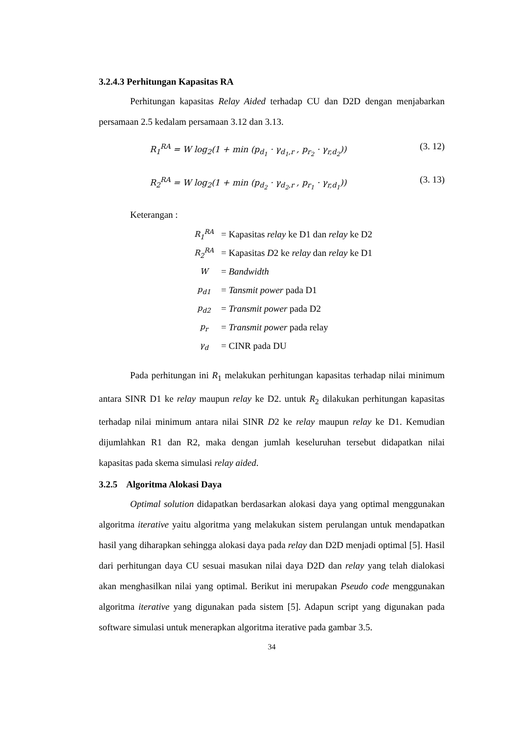3.2.4.3 Perhitungan Kapasitas RA
Perhitungan kapasitas Relay Aided terhadap CU dan D2D dengan menjabarkan persamaan 2.5 kedalam persamaan 3.12 dan 3.13.
R<sub>1</sub><sup>RA</sup> = W log<sub>2</sub>(1 + min (p<sub>d<sub>1</sub></sub> · γ<sub>d<sub>1</sub>,r</sub> , p<sub>r<sub>2</sub></sub> · γ<sub>r,d<sub>2</sub></sub>)) (3. 12)
R<sub>2</sub><sup>RA</sup> = W log<sub>2</sub>(1 + min (p<sub>d<sub>2</sub></sub> · γ<sub>d<sub>2</sub>,r</sub> , p<sub>r<sub>1</sub></sub> · γ<sub>r,d<sub>1</sub></sub>)) (3. 13)
Keterangan :
| R<sub>1</sub><sup>RA</sup> | = Kapasitas relay ke D1 dan relay ke D2 |
| R<sub>2</sub><sup>RA</sup> | = Kapasitas D 2 ke relay dan relay ke D1 |
| W | = Bandwidth |
| p<sub>d1</sub> | = Tansmit power pada D1 |
| p<sub>d2</sub> | = Transmit power pada D2 |
| p<sub>r</sub> | = Transmit power pada relay |
| γ<sub>d</sub> | = CINR pada DU |
Pada perhitungan ini R<sub>1</sub> melakukan perhitungan kapasitas terhadap nilai minimum antara SINR D1 ke relay maupun relay ke D2. untuk R<sub>2</sub> dilakukan perhitungan kapasitas terhadap nilai minimum antara nilai SINR D2 ke relay maupun relay ke D1. Kemudian dijumlahkan R1 dan R2, maka dengan jumlah keseluruhan tersebut didapatkan nilai kapasitas pada skema simulasi relay aided.
3.2.5 Algoritma Alokasi Daya
Optimal solution didapatkan berdasarkan alokasi daya yang optimal menggunakan algoritma iterative yaitu algoritma yang melakukan sistem perulangan untuk mendapatkan hasil yang diharapkan sehingga alokasi daya pada relay dan D2D menjadi optimal [5]. Hasil dari perhitungan daya CU sesuai masukan nilai daya D2D dan relay yang telah dialokasi akan menghasilkan nilai yang optimal. Berikut ini merupakan Pseudo code menggunakan algoritma iterative yang digunakan pada sistem [5]. Adapun script yang digunakan pada software simulasi untuk menerapkan algoritma iterative pada gambar 3.5.
34